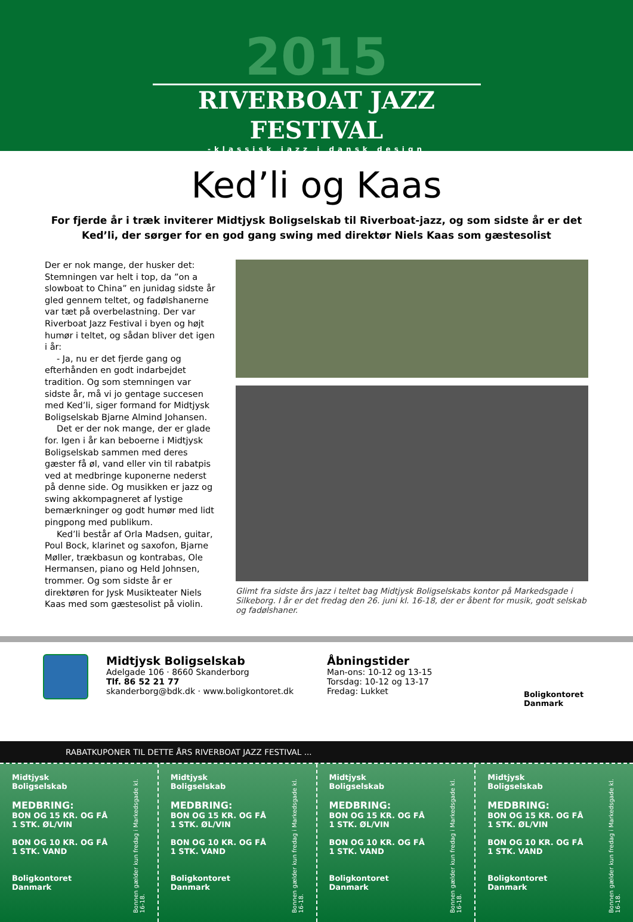2015
RIVERBOAT JAZZ FESTIVAL
-klassisk jazz i dansk design
Ked’li og Kaas
For fjerde år i træk inviterer Midtjysk Boligselskab til Riverboat-jazz, og som sidste år er det Ked’li, der sørger for en god gang swing med direktør Niels Kaas som gæstesolist
Der er nok mange, der husker det: Stemningen var helt i top, da ”on a slowboat to China” en junidag sidste år gled gennem teltet, og fadølshanerne var tæt på overbelastning. Der var Riverboat Jazz Festival i byen og højt humør i teltet, og sådan bliver det igen i år:
- Ja, nu er det fjerde gang og efterhånden en godt indarbejdet tradition. Og som stemningen var sidste år, må vi jo gentage succesen med Ked’li, siger formand for Midtjysk Boligselskab Bjarne Almind Johansen.
Det er der nok mange, der er glade for. Igen i år kan beboerne i Midtjysk Boligselskab sammen med deres gæster få øl, vand eller vin til rabatpis ved at medbringe kuponerne nederst på denne side. Og musikken er jazz og swing akkompagneret af lystige bemærkninger og godt humør med lidt pingpong med publikum.
Ked’li består af Orla Madsen, guitar, Poul Bock, klarinet og saxofon, Bjarne Møller, trækbasun og kontrabas, Ole Hermansen, piano og Held Johnsen, trommer. Og som sidste år er direktøren for Jysk Musikteater Niels Kaas med som gæstesolist på violin.
Glimt fra sidste års jazz i teltet bag Midtjysk Boligselskabs kontor på Markedsgade i Silkeborg. I år er det fredag den 26. juni kl. 16-18, der er åbent for musik, godt selskab og fadølshaner.
Midtjysk Boligselskab
Adelgade 106 · 8660 Skanderborg
Tlf. 86 52 21 77
skanderborg@bdk.dk · www.boligkontoret.dk
Åbningstider
Man-ons: 10-12 og 13-15
Torsdag: 10-12 og 13-17
Fredag: Lukket
Boligkontoret
Danmark
RABATKUPONER TIL DETTE ÅRS RIVERBOAT JAZZ FESTIVAL ...
Midtjysk
Boligselskab
MEDBRING:
BON OG 15 KR. OG FÅ
1 STK. ØL/VIN
BON OG 10 KR. OG FÅ
1 STK. VAND
Boligkontoret
Danmark
Bonnen gælder kun fredag i Markedsgade kl. 16-18.
Midtjysk
Boligselskab
MEDBRING:
BON OG 15 KR. OG FÅ
1 STK. ØL/VIN
BON OG 10 KR. OG FÅ
1 STK. VAND
Boligkontoret
Danmark
Bonnen gælder kun fredag i Markedsgade kl. 16-18.
Midtjysk
Boligselskab
MEDBRING:
BON OG 15 KR. OG FÅ
1 STK. ØL/VIN
BON OG 10 KR. OG FÅ
1 STK. VAND
Boligkontoret
Danmark
Bonnen gælder kun fredag i Markedsgade kl. 16-18.
Midtjysk
Boligselskab
MEDBRING:
BON OG 15 KR. OG FÅ
1 STK. ØL/VIN
BON OG 10 KR. OG FÅ
1 STK. VAND
Boligkontoret
Danmark
Bonnen gælder kun fredag i Markedsgade kl. 16-18.